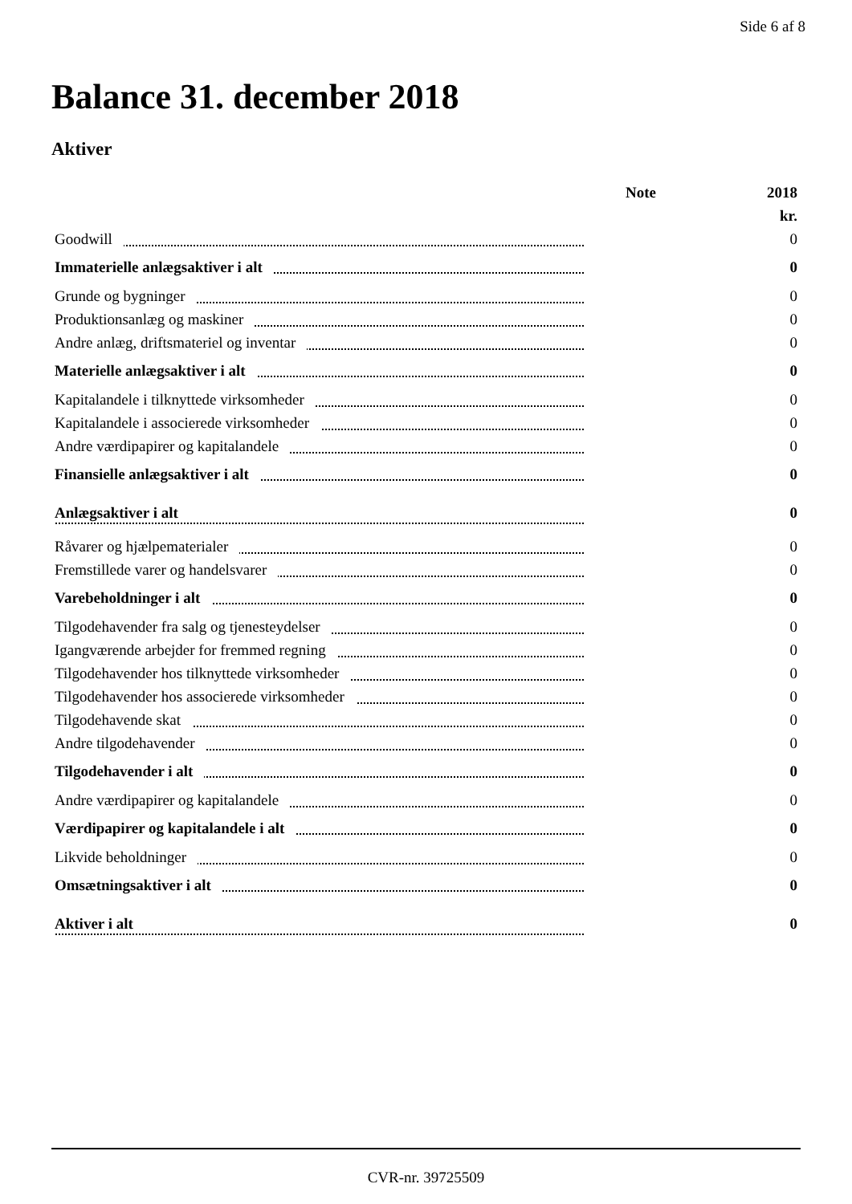Side 6 af 8
Balance 31. december 2018
Aktiver
| | Note | 2018 |
| --- | --- | --- |
| | | kr. |
| Goodwill | | 0 |
| Immaterielle anlægsaktiver i alt | | 0 |
| Grunde og bygninger | | 0 |
| Produktionsanlæg og maskiner | | 0 |
| Andre anlæg, driftsmateriel og inventar | | 0 |
| Materielle anlægsaktiver i alt | | 0 |
| Kapitalandele i tilknyttede virksomheder | | 0 |
| Kapitalandele i associerede virksomheder | | 0 |
| Andre værdipapirer og kapitalandele | | 0 |
| Finansielle anlægsaktiver i alt | | 0 |
| Anlægsaktiver i alt | | 0 |
| Råvarer og hjælpematerialer | | 0 |
| Fremstillede varer og handelsvarer | | 0 |
| Varebeholdninger i alt | | 0 |
| Tilgodehavender fra salg og tjenesteydelser | | 0 |
| Igangværende arbejder for fremmed regning | | 0 |
| Tilgodehavender hos tilknyttede virksomheder | | 0 |
| Tilgodehavender hos associerede virksomheder | | 0 |
| Tilgodehavende skat | | 0 |
| Andre tilgodehavender | | 0 |
| Tilgodehavender i alt | | 0 |
| Andre værdipapirer og kapitalandele | | 0 |
| Værdipapirer og kapitalandele i alt | | 0 |
| Likvide beholdninger | | 0 |
| Omsætningsaktiver i alt | | 0 |
| Aktiver i alt | | 0 |
CVR-nr. 39725509